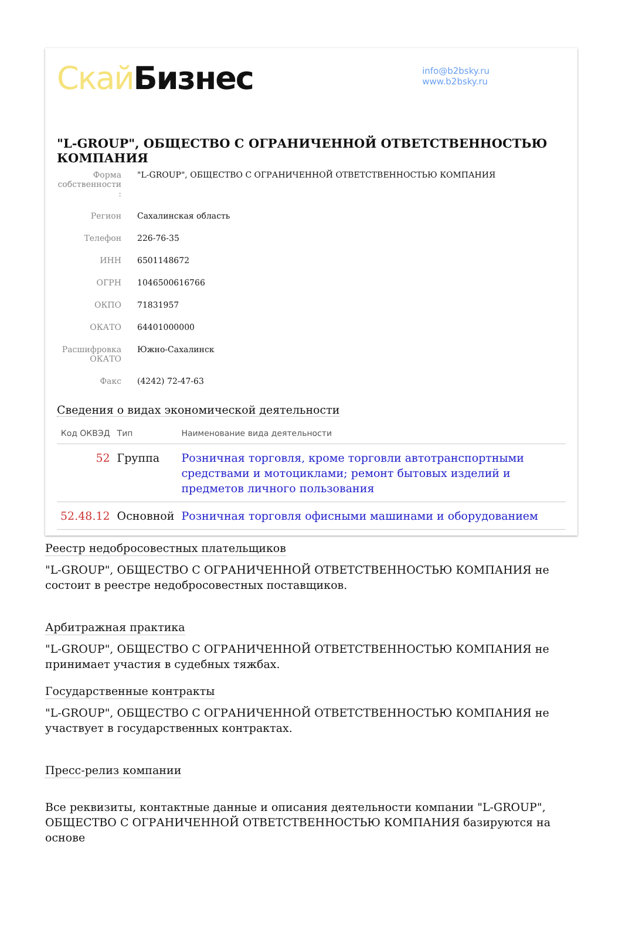Скай Бизнес
info@b2bsky.ru
www.b2bsky.ru
"L-GROUP", ОБЩЕСТВО С ОГРАНИЧЕННОЙ ОТВЕТСТВЕННОСТЬЮ КОМПАНИЯ
Форма собственности :
"L-GROUP", ОБЩЕСТВО С ОГРАНИЧЕННОЙ ОТВЕТСТВЕННОСТЬЮ КОМПАНИЯ
Регион
Сахалинская область
Телефон
226-76-35
ИНН
6501148672
ОГРН
1046500616766
ОКПО
71831957
ОКАТО
64401000000
Расшифровка ОКАТО
Южно-Сахалинск
Факс
(4242) 72-47-63
Сведения о видах экономической деятельности
| Код ОКВЭД | Тип | Наименование вида деятельности |
| --- | --- | --- |
| 52 | Группа | Розничная торговля, кроме торговли автотранспортными средствами и мотоциклами; ремонт бытовых изделий и предметов личного пользования |
| 52.48.12 | Основной | Розничная торговля офисными машинами и оборудованием |
Реестр недобросовестных плательщиков
"L-GROUP", ОБЩЕСТВО С ОГРАНИЧЕННОЙ ОТВЕТСТВЕННОСТЬЮ КОМПАНИЯ не состоит в реестре недобросовестных поставщиков.
Арбитражная практика
"L-GROUP", ОБЩЕСТВО С ОГРАНИЧЕННОЙ ОТВЕТСТВЕННОСТЬЮ КОМПАНИЯ не принимает участия в судебных тяжбах.
Государственные контракты
"L-GROUP", ОБЩЕСТВО С ОГРАНИЧЕННОЙ ОТВЕТСТВЕННОСТЬЮ КОМПАНИЯ не участвует в государственных контрактах.
Пресс-релиз компании
Все реквизиты, контактные данные и описания деятельности компании "L-GROUP", ОБЩЕСТВО С ОГРАНИЧЕННОЙ ОТВЕТСТВЕННОСТЬЮ КОМПАНИЯ базируются на основе